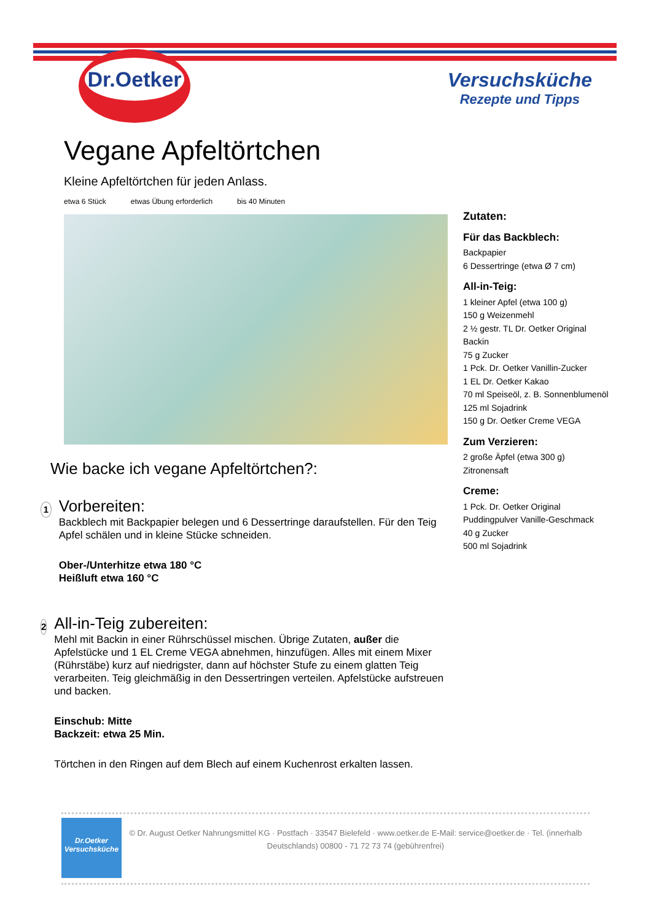Dr.Oetker
Versuchsküche
Rezepte und Tipps
Vegane Apfeltörtchen
Kleine Apfeltörtchen für jeden Anlass.
etwa 6 Stück etwas Übung erforderlich bis 40 Minuten
Wie backe ich vegane Apfeltörtchen?:
1
Vorbereiten:
Backblech mit Backpapier belegen und 6 Dessertringe daraufstellen. Für den Teig Apfel schälen und in kleine Stücke schneiden.
Ober-/Unterhitze etwa 180 °C
Heißluft etwa 160 °C
2
All-in-Teig zubereiten:
Mehl mit Backin in einer Rührschüssel mischen. Übrige Zutaten, außer die Apfelstücke und 1 EL Creme VEGA abnehmen, hinzufügen. Alles mit einem Mixer (Rührstäbe) kurz auf niedrigster, dann auf höchster Stufe zu einem glatten Teig verarbeiten. Teig gleichmäßig in den Dessertringen verteilen. Apfelstücke aufstreuen und backen.
Einschub: Mitte
Backzeit: etwa 25 Min.
Törtchen in den Ringen auf dem Blech auf einem Kuchenrost erkalten lassen.
Zutaten:
Für das Backblech:
Backpapier
6 Dessertringe (etwa Ø 7 cm)
All-in-Teig:
1 kleiner Apfel (etwa 100 g)
150 g Weizenmehl
2 ½ gestr. TL Dr. Oetker Original Backin
75 g Zucker
1 Pck. Dr. Oetker Vanillin-Zucker
1 EL Dr. Oetker Kakao
70 ml Speiseöl, z. B. Sonnenblumenöl
125 ml Sojadrink
150 g Dr. Oetker Creme VEGA
Zum Verzieren:
2 große Äpfel (etwa 300 g)
Zitronensaft
Creme:
1 Pck. Dr. Oetker Original Puddingpulver Vanille-Geschmack
40 g Zucker
500 ml Sojadrink
Dr.Oetker
Versuchsküche
© Dr. August Oetker Nahrungsmittel KG · Postfach · 33547 Bielefeld · www.oetker.de E-Mail: service@oetker.de · Tel. (innerhalb Deutschlands) 00800 - 71 72 73 74 (gebührenfrei)